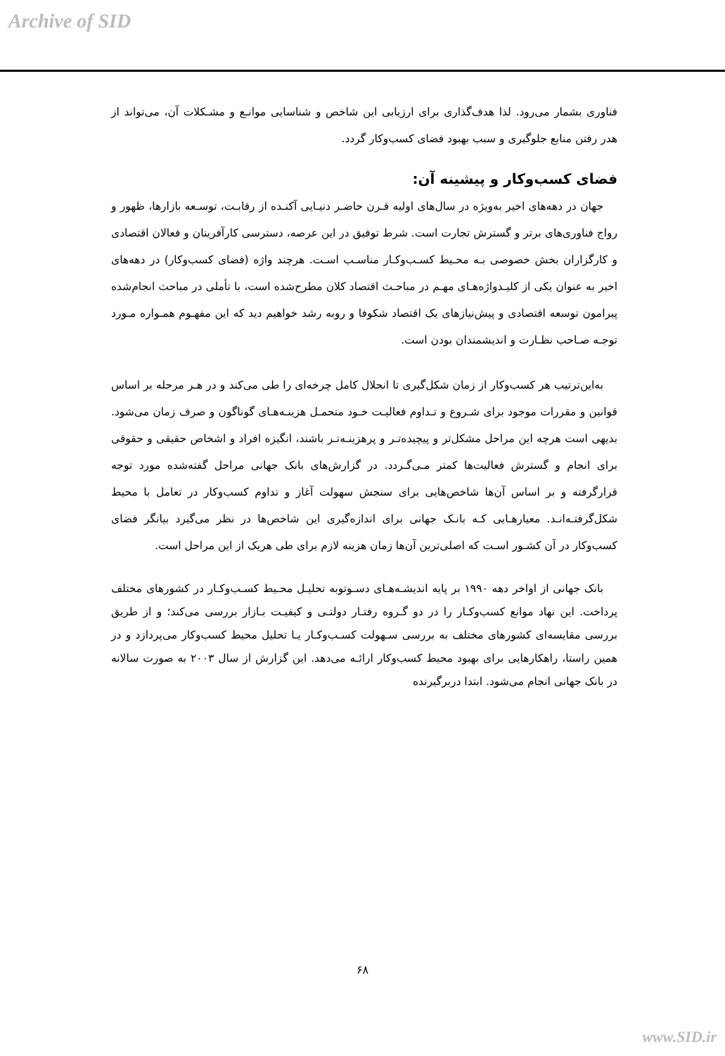Archive of SID
فناوری بشمار می‌رود. لذا هدف‌گذاری برای ارزیابی این شاخص و شناسایی موانـع و مشـکلات آن، می‌تواند از هدر رفتن منابع جلوگیری و سبب بهبود فضای کسب‌وکار گردد.
فضای کسب‌وکار و پیشینه آن:
جهان در دهه‌های اخیر به‌ویژه در سال‌های اولیه قـرن حاضـر دنیـایی آکنـده از رقابـت، توسـعه بازارها، ظهور و رواج فناوری‌های برتر و گسترش تجارت است. شرط توفیق در این عرصه، دسترسی کارآفرینان و فعالان اقتصادی و کارگزاران بخش خصوصی بـه محـیط کسـب‌وکـار مناسـب اسـت. هرچند واژه (فضای کسب‌وکار) در دهه‌های اخیر به عنوان یکی از کلیـدواژه‌هـای مهـم در مباحـث اقتصاد کلان مطرح‌شده است، با تأملی در مباحث انجام‌شده پیرامون توسعه اقتصادی و پیش‌نیازهای یک اقتصاد شکوفا و روبه رشد خواهیم دید که این مفهـوم همـواره مـورد توجـه صـاحب نظـارت و اندیشمندان بودن است.
به‌این‌ترتیب هر کسب‌وکار از زمان شکل‌گیری تا انحلال کامل چرخه‌ای را طی می‌کند و در هـر مرحله بر اساس قوانین و مقررات موجود برای شـروع و تـداوم فعالیـت خـود متحمـل هزینـه‌هـای گوناگون و صرف زمان می‌شود. بدیهی است هرچه این مراحل مشکل‌تر و پیچیده‌تـر و پرهزینـه‌تـر باشند، انگیزه افراد و اشخاص حقیقی و حقوقی برای انجام و گسترش فعالیت‌ها کمتر مـی‌گـردد. در گزارش‌های بانک جهانی مراحل گفته‌شده مورد توجه قرارگرفته و بر اساس آن‌ها شاخص‌هایی برای سنجش سهولت آغاز و تداوم کسب‌وکار در تعامل با محیط شکل‌گرفتـه‌انـد. معیارهـایی کـه بانـک جهانی برای اندازه‌گیری این شاخص‌ها در نظر می‌گیرد بیانگر فضای کسب‌وکار در آن کشـور اسـت که اصلی‌ترین آن‌ها زمان هزینه لازم برای طی هریک از این مراحل است.
بانک جهانی از اواخر دهه ۱۹۹۰ بر پایه اندیشـه‌هـای دسـوتوبه تحلیـل محـیط کسـب‌وکـار در کشورهای مختلف پرداخت. این نهاد موانع کسب‌وکـار را در دو گـروه رفتـار دولتـی و کیفیـت بـازار بررسی می‌کند؛ و از طریق بررسی مقایسه‌ای کشورهای مختلف به بررسی سـهولت کسـب‌وکـار یـا تحلیل محیط کسب‌وکار می‌پردازد و در همین راستا، راهکارهایی برای بهبود محیط کسب‌وکار ارائـه می‌دهد. این گزارش از سال ۲۰۰۳ به صورت سالانه در بانک جهانی انجام می‌شود. ابتدا دربرگیرنده
۶۸
www.SID.ir